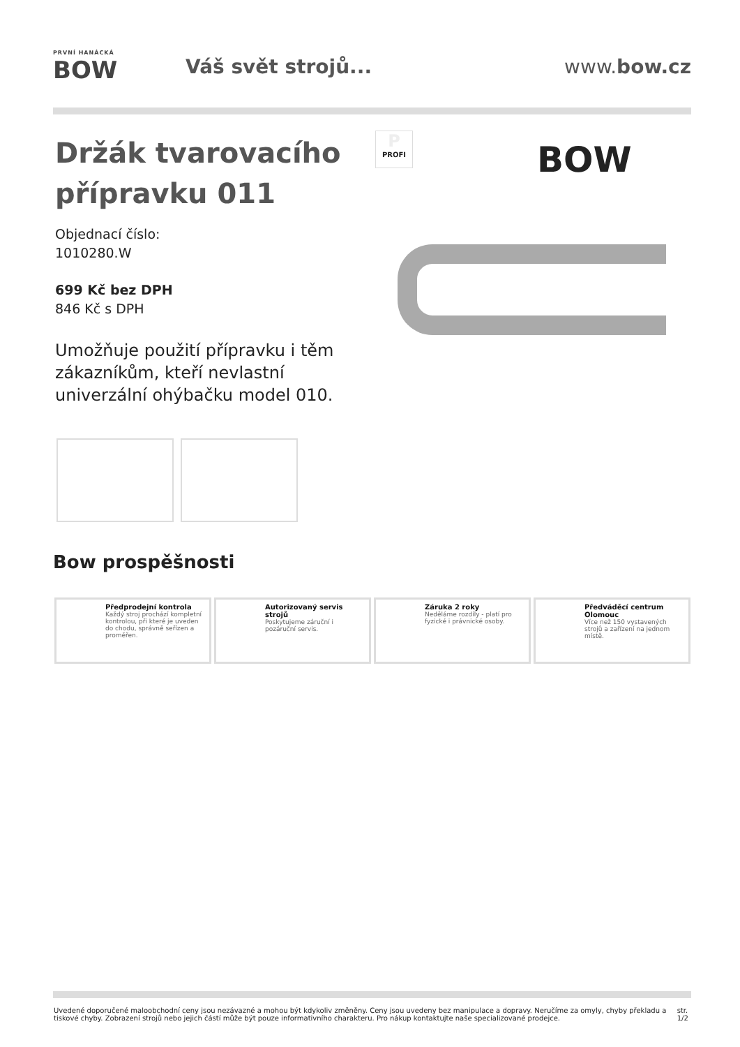PRVNÍ HANÁCKÁ
BOW
Váš svět strojů... www.bow.cz
Držák tvarovacího přípravku 011
Objednací číslo:
1010280.W
699 Kč bez DPH
846 Kč s DPH
Umožňuje použití přípravku i těm zákazníkům, kteří nevlastní univerzální ohýbačku model 010.
P
PROFI
BOW
Bow prospěšnosti
Předprodejní kontrola
Každý stroj prochází kompletní kontrolou, při které je uveden do chodu, správně seřízen a proměřen.
Autorizovaný servis strojů
Poskytujeme záruční i pozáruční servis.
Záruka 2 roky
Neděláme rozdíly - platí pro fyzické i právnické osoby.
Předváděcí centrum Olomouc
Více než 150 vystavených strojů a zařízení na jednom místě.
Uvedené doporučené maloobchodní ceny jsou nezávazné a mohou být kdykoliv změněny. Ceny jsou uvedeny bez manipulace a dopravy. Neručíme za omyly, chyby překladu a tiskové chyby. Zobrazení strojů nebo jejich částí může být pouze informativního charakteru. Pro nákup kontaktujte naše specializované prodejce. str. 1/2